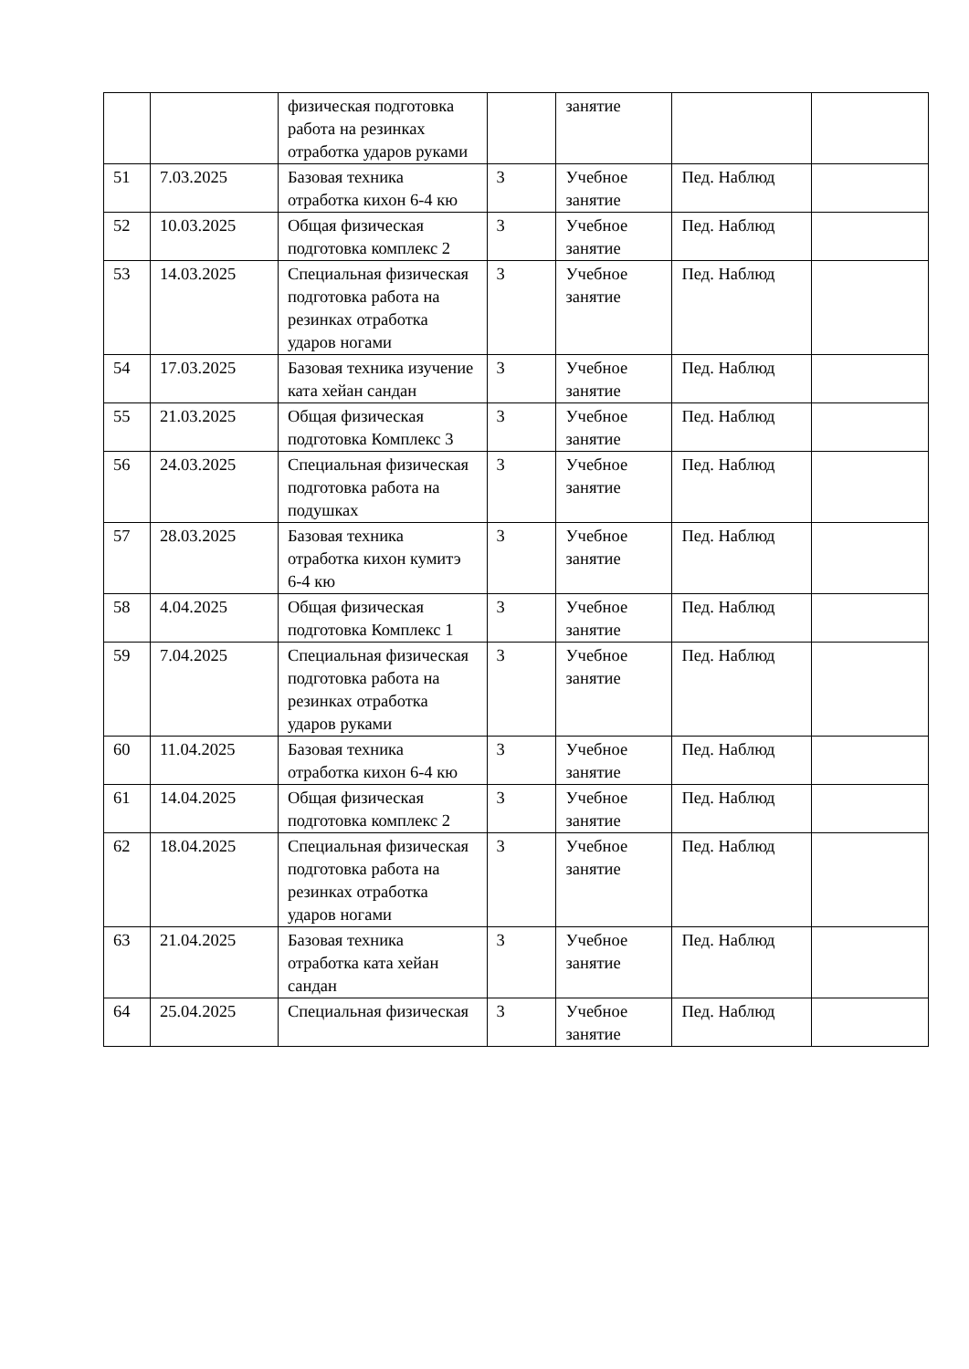| | | физическая подготовка работа на резинках отработка ударов руками | | занятие | | |
| 51 | 7.03.2025 | Базовая техника отработка кихон 6-4 кю | 3 | Учебное занятие | Пед. Наблюд | |
| 52 | 10.03.2025 | Общая физическая подготовка комплекс 2 | 3 | Учебное занятие | Пед. Наблюд | |
| 53 | 14.03.2025 | Специальная физическая подготовка работа на резинках отработка ударов ногами | 3 | Учебное занятие | Пед. Наблюд | |
| 54 | 17.03.2025 | Базовая техника изучение ката хейан сандан | 3 | Учебное занятие | Пед. Наблюд | |
| 55 | 21.03.2025 | Общая физическая подготовка Комплекс 3 | 3 | Учебное занятие | Пед. Наблюд | |
| 56 | 24.03.2025 | Специальная физическая подготовка работа на подушках | 3 | Учебное занятие | Пед. Наблюд | |
| 57 | 28.03.2025 | Базовая техника отработка кихон кумитэ 6-4 кю | 3 | Учебное занятие | Пед. Наблюд | |
| 58 | 4.04.2025 | Общая физическая подготовка Комплекс 1 | 3 | Учебное занятие | Пед. Наблюд | |
| 59 | 7.04.2025 | Специальная физическая подготовка работа на резинках отработка ударов руками | 3 | Учебное занятие | Пед. Наблюд | |
| 60 | 11.04.2025 | Базовая техника отработка кихон 6-4 кю | 3 | Учебное занятие | Пед. Наблюд | |
| 61 | 14.04.2025 | Общая физическая подготовка комплекс 2 | 3 | Учебное занятие | Пед. Наблюд | |
| 62 | 18.04.2025 | Специальная физическая подготовка работа на резинках отработка ударов ногами | 3 | Учебное занятие | Пед. Наблюд | |
| 63 | 21.04.2025 | Базовая техника отработка ката хейан сандан | 3 | Учебное занятие | Пед. Наблюд | |
| 64 | 25.04.2025 | Специальная физическая | 3 | Учебное занятие | Пед. Наблюд | |